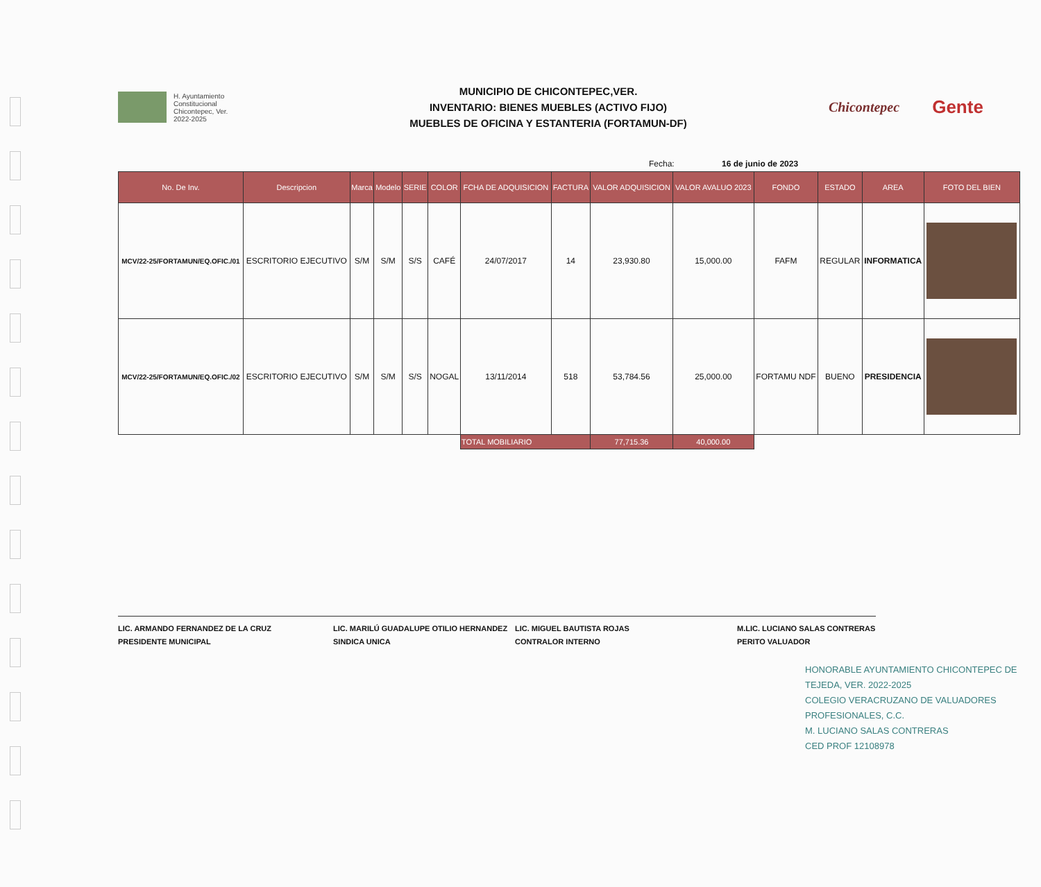H. Ayuntamiento
Constitucional
Chicontepec, Ver.
2022-2025
MUNICIPIO DE CHICONTEPEC,VER.
INVENTARIO: BIENES MUEBLES (ACTIVO FIJO)
MUEBLES DE OFICINA Y ESTANTERIA (FORTAMUN-DF)
Chicontepec
Gente
Fecha: 16 de junio de 2023
| No. De Inv. | Descripcion | Marca | Modelo | SERIE | COLOR | FCHA DE ADQUISICION | FACTURA | VALOR ADQUISICION | VALOR AVALUO 2023 | FONDO | ESTADO | AREA | FOTO DEL BIEN |
| --- | --- | --- | --- | --- | --- | --- | --- | --- | --- | --- | --- | --- | --- |
| MCV/22-25/FORTAMUN/EQ.OFIC./01 | ESCRITORIO EJECUTIVO | S/M | S/M | S/S | CAFÉ | 24/07/2017 | 14 | 23,930.80 | 15,000.00 | FAFM | REGULAR | INFORMATICA | |
| MCV/22-25/FORTAMUN/EQ.OFIC./02 | ESCRITORIO EJECUTIVO | S/M | S/M | S/S | NOGAL | 13/11/2014 | 518 | 53,784.56 | 25,000.00 | FORTAMU NDF | BUENO | PRESIDENCIA | |
| | | | | | | TOTAL MOBILIARIO | | 77,715.36 | 40,000.00 | | | | |
LIC. ARMANDO FERNANDEZ DE LA CRUZ
PRESIDENTE MUNICIPAL
LIC. MARILÚ GUADALUPE OTILIO HERNANDEZ
SINDICA UNICA
LIC. MIGUEL BAUTISTA ROJAS
CONTRALOR INTERNO
M.LIC. LUCIANO SALAS CONTRERAS
PERITO VALUADOR
HONORABLE AYUNTAMIENTO CHICONTEPEC DE TEJEDA, VER. 2022-2025
COLEGIO VERACRUZANO DE VALUADORES PROFESIONALES, C.C.
M. LUCIANO SALAS CONTRERAS
CED PROF 12108978